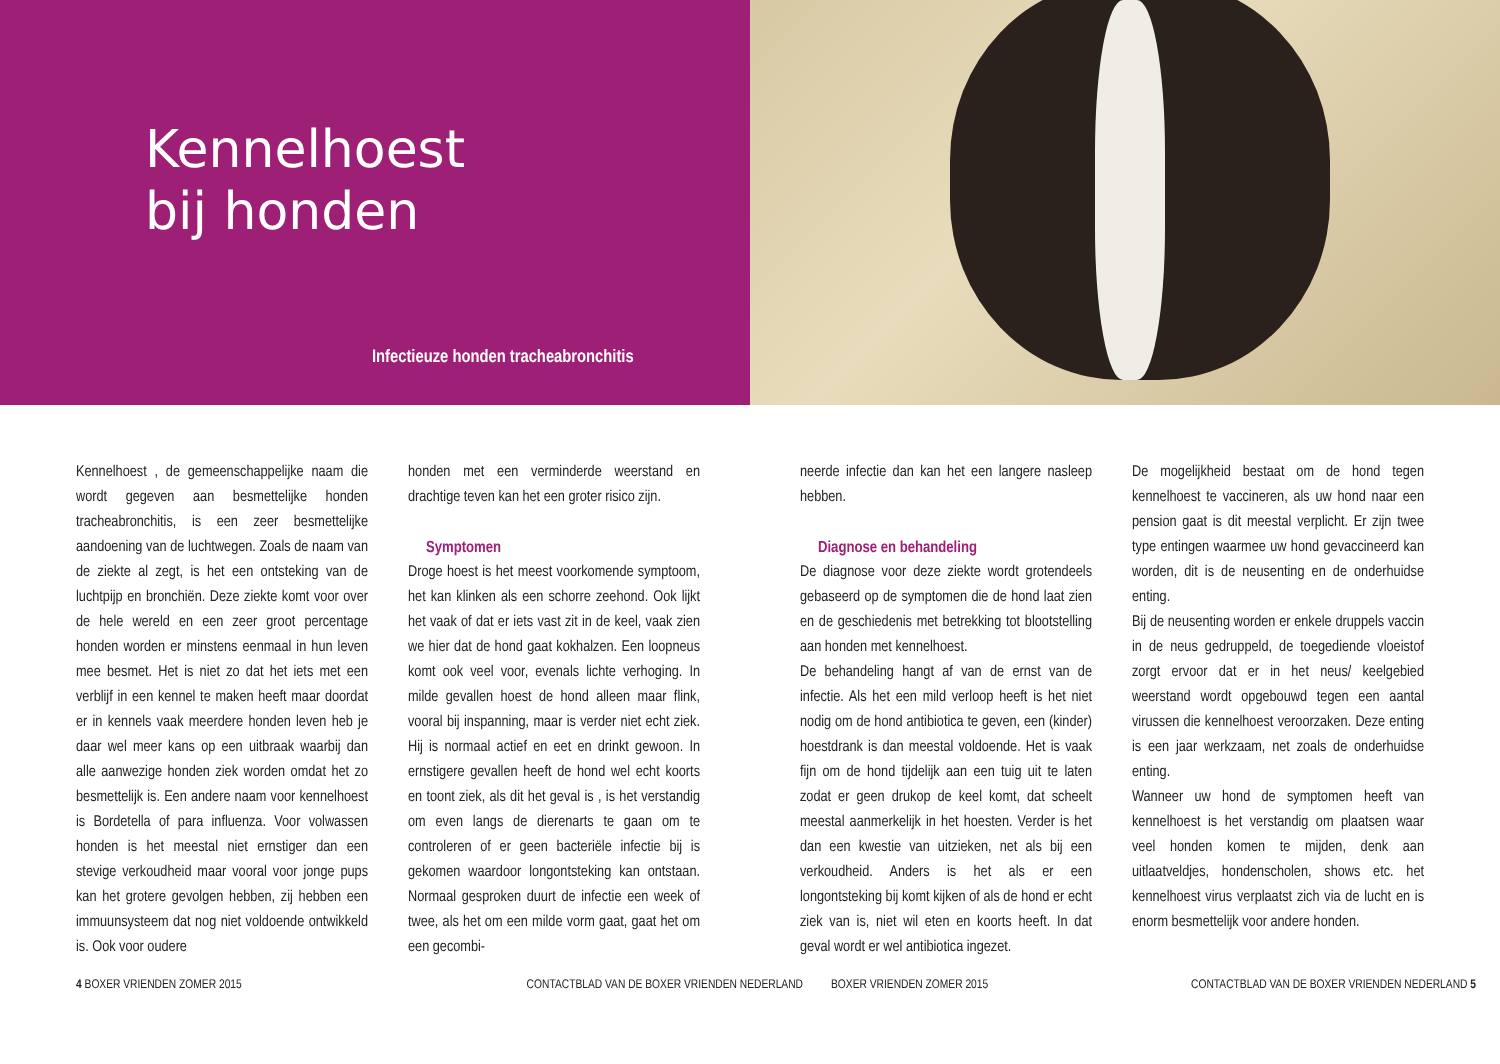Kennelhoest
bij honden
Infectieuze honden tracheabronchitis
Kennelhoest , de gemeenschappelijke naam die wordt gegeven aan besmettelijke honden tracheabronchitis, is een zeer besmettelijke aandoening van de luchtwegen. Zoals de naam van de ziekte al zegt, is het een ontsteking van de luchtpijp en bronchiën. Deze ziekte komt voor over de hele wereld en een zeer groot percentage honden worden er minstens eenmaal in hun leven mee besmet. Het is niet zo dat het iets met een verblijf in een kennel te maken heeft maar doordat er in kennels vaak meerdere honden leven heb je daar wel meer kans op een uitbraak waarbij dan alle aanwezige honden ziek worden omdat het zo besmettelijk is. Een andere naam voor kennelhoest is Bordetella of para influenza. Voor volwassen honden is het meestal niet ernstiger dan een stevige verkoudheid maar vooral voor jonge pups kan het grotere gevolgen hebben, zij hebben een immuunsysteem dat nog niet voldoende ontwikkeld is. Ook voor oudere
honden met een verminderde weerstand en drachtige teven kan het een groter risico zijn.
Symptomen
Droge hoest is het meest voorkomende symptoom, het kan klinken als een schorre zeehond. Ook lijkt het vaak of dat er iets vast zit in de keel, vaak zien we hier dat de hond gaat kokhalzen. Een loopneus komt ook veel voor, evenals lichte verhoging. In milde gevallen hoest de hond alleen maar flink, vooral bij inspanning, maar is verder niet echt ziek. Hij is normaal actief en eet en drinkt gewoon. In ernstigere gevallen heeft de hond wel echt koorts en toont ziek, als dit het geval is , is het verstandig om even langs de dierenarts te gaan om te controleren of er geen bacteriële infectie bij is gekomen waardoor longontsteking kan ontstaan. Normaal gesproken duurt de infectie een week of twee, als het om een milde vorm gaat, gaat het om een gecombi-
neerde infectie dan kan het een langere nasleep hebben.
Diagnose en behandeling
De diagnose voor deze ziekte wordt grotendeels gebaseerd op de symptomen die de hond laat zien en de geschiedenis met betrekking tot blootstelling aan honden met kennelhoest.
De behandeling hangt af van de ernst van de infectie. Als het een mild verloop heeft is het niet nodig om de hond antibiotica te geven, een (kinder) hoestdrank is dan meestal voldoende. Het is vaak fijn om de hond tijdelijk aan een tuig uit te laten zodat er geen drukop de keel komt, dat scheelt meestal aanmerkelijk in het hoesten. Verder is het dan een kwestie van uitzieken, net als bij een verkoudheid. Anders is het als er een longontsteking bij komt kijken of als de hond er echt ziek van is, niet wil eten en koorts heeft. In dat geval wordt er wel antibiotica ingezet.
De mogelijkheid bestaat om de hond tegen kennelhoest te vaccineren, als uw hond naar een pension gaat is dit meestal verplicht. Er zijn twee type entingen waarmee uw hond gevaccineerd kan worden, dit is de neusenting en de onderhuidse enting.
Bij de neusenting worden er enkele druppels vaccin in de neus gedruppeld, de toegediende vloeistof zorgt ervoor dat er in het neus/ keelgebied weerstand wordt opgebouwd tegen een aantal virussen die kennelhoest veroorzaken. Deze enting is een jaar werkzaam, net zoals de onderhuidse enting.
Wanneer uw hond de symptomen heeft van kennelhoest is het verstandig om plaatsen waar veel honden komen te mijden, denk aan uitlaatveldjes, hondenscholen, shows etc. het kennelhoest virus verplaatst zich via de lucht en is enorm besmettelijk voor andere honden.
4 BOXER VRIENDEN ZOMER 2015 CONTACTBLAD VAN DE BOXER VRIENDEN NEDERLAND BOXER VRIENDEN ZOMER 2015 CONTACTBLAD VAN DE BOXER VRIENDEN NEDERLAND 5